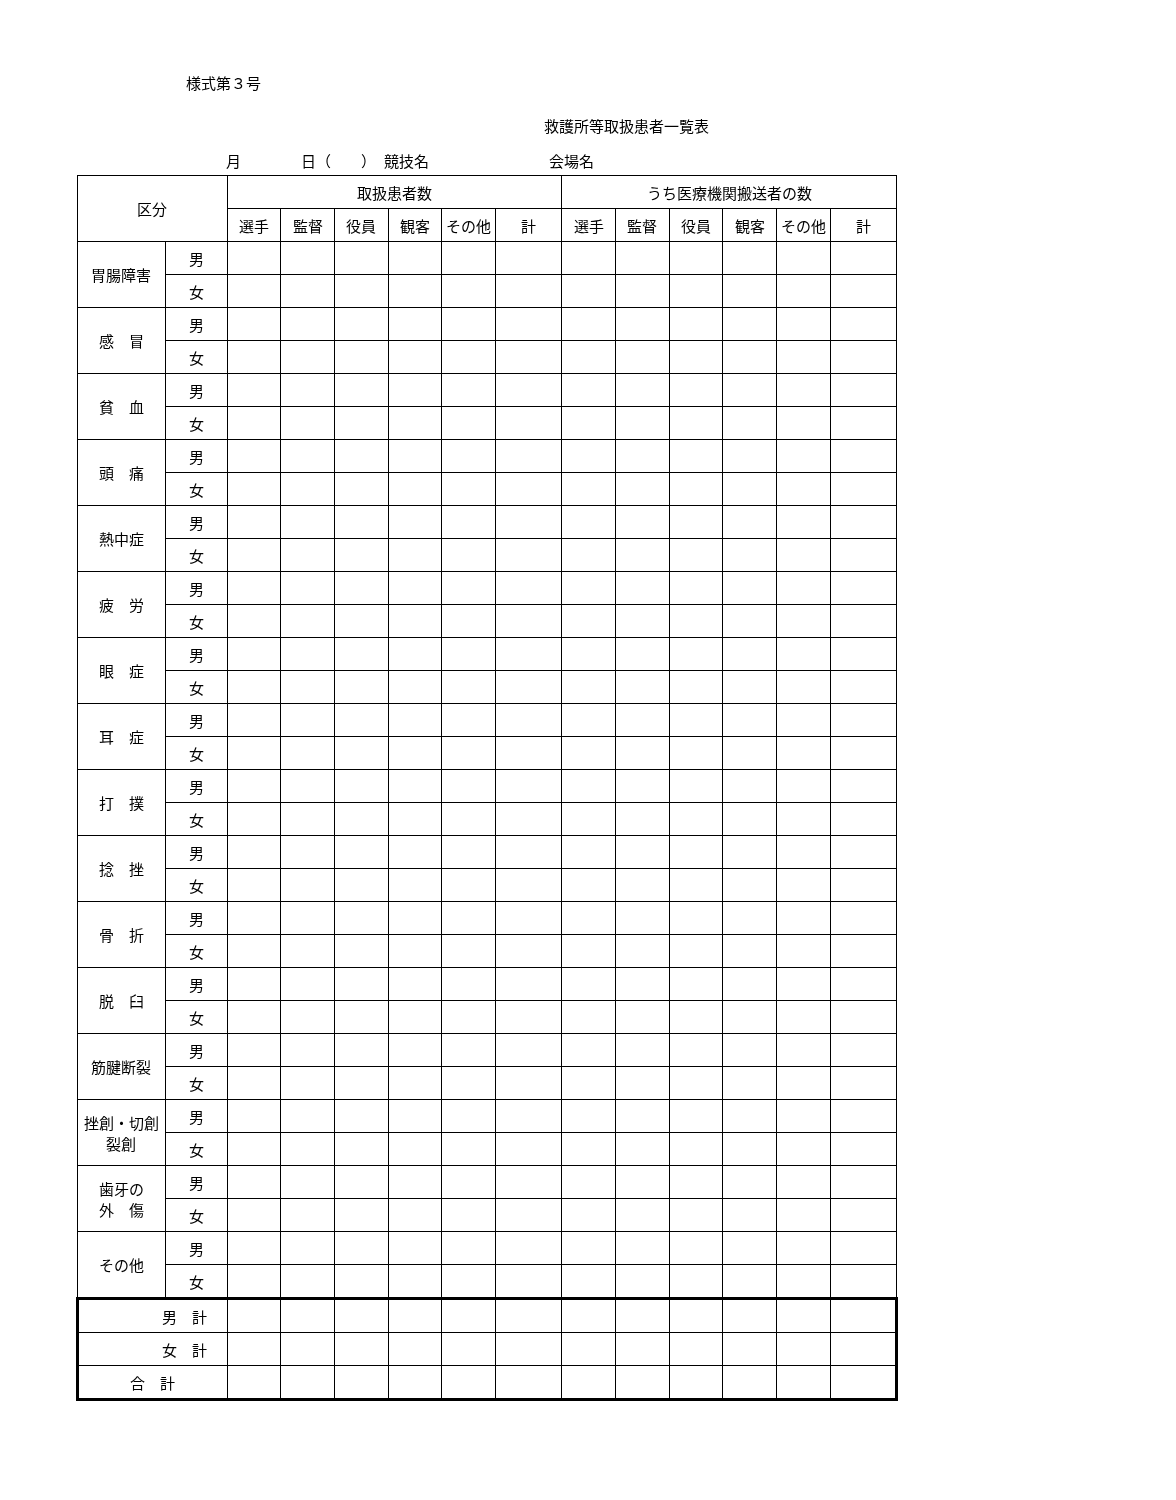様式第３号
救護所等取扱患者一覧表
月　　　　日（　　）　競技名　　　　　　　　会場名
| 区分 | | 取扱患者数 | | | | | | うち医療機関搬送者の数 | | | | | |
| --- | --- | --- | --- | --- | --- | --- | --- | --- | --- | --- | --- | --- | --- |
| | | 選手 | 監督 | 役員 | 観客 | その他 | 計 | 選手 | 監督 | 役員 | 観客 | その他 | 計 |
| 胃腸障害 | 男 | | | | | | | | | | | | |
| | 女 | | | | | | | | | | | | |
| 感 冒 | 男 | | | | | | | | | | | | |
| | 女 | | | | | | | | | | | | |
| 貧 血 | 男 | | | | | | | | | | | | |
| | 女 | | | | | | | | | | | | |
| 頭 痛 | 男 | | | | | | | | | | | | |
| | 女 | | | | | | | | | | | | |
| 熱中症 | 男 | | | | | | | | | | | | |
| | 女 | | | | | | | | | | | | |
| 疲 労 | 男 | | | | | | | | | | | | |
| | 女 | | | | | | | | | | | | |
| 眼 症 | 男 | | | | | | | | | | | | |
| | 女 | | | | | | | | | | | | |
| 耳 症 | 男 | | | | | | | | | | | | |
| | 女 | | | | | | | | | | | | |
| 打 撲 | 男 | | | | | | | | | | | | |
| | 女 | | | | | | | | | | | | |
| 捻 挫 | 男 | | | | | | | | | | | | |
| | 女 | | | | | | | | | | | | |
| 骨 折 | 男 | | | | | | | | | | | | |
| | 女 | | | | | | | | | | | | |
| 脱 臼 | 男 | | | | | | | | | | | | |
| | 女 | | | | | | | | | | | | |
| 筋腱断裂 | 男 | | | | | | | | | | | | |
| | 女 | | | | | | | | | | | | |
| 挫創・切創 裂創 | 男 | | | | | | | | | | | | |
| | 女 | | | | | | | | | | | | |
| 歯牙の 外 傷 | 男 | | | | | | | | | | | | |
| | 女 | | | | | | | | | | | | |
| その他 | 男 | | | | | | | | | | | | |
| | 女 | | | | | | | | | | | | |
| 男 計 | | | | | | | | | | | | | |
| 女 計 | | | | | | | | | | | | | |
| 合 計 | | | | | | | | | | | | | |